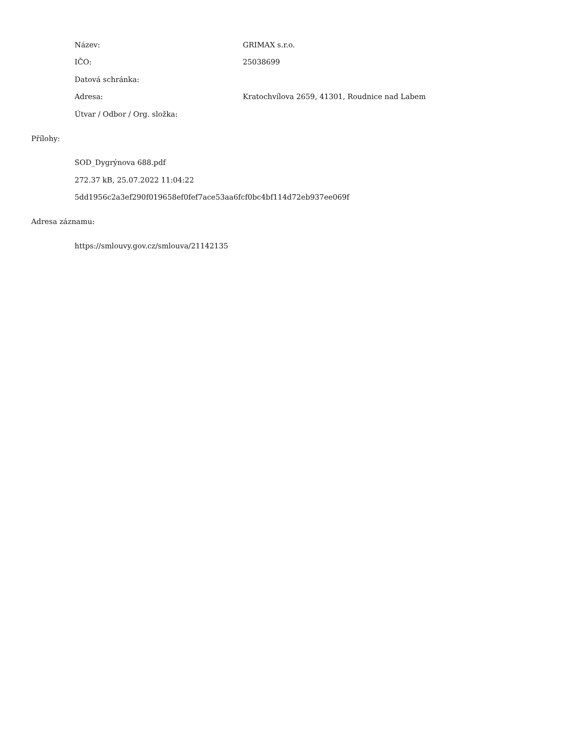Název: GRIMAX s.r.o.
IČO: 25038699
Datová schránka:
Adresa: Kratochvílova 2659, 41301, Roudnice nad Labem
Útvar / Odbor / Org. složka:
Přílohy:
SOD_Dygrýnova 688.pdf
272.37 kB, 25.07.2022 11:04:22
5dd1956c2a3ef290f019658ef0fef7ace53aa6fcf0bc4bf114d72eb937ee069f
Adresa záznamu:
https://smlouvy.gov.cz/smlouva/21142135